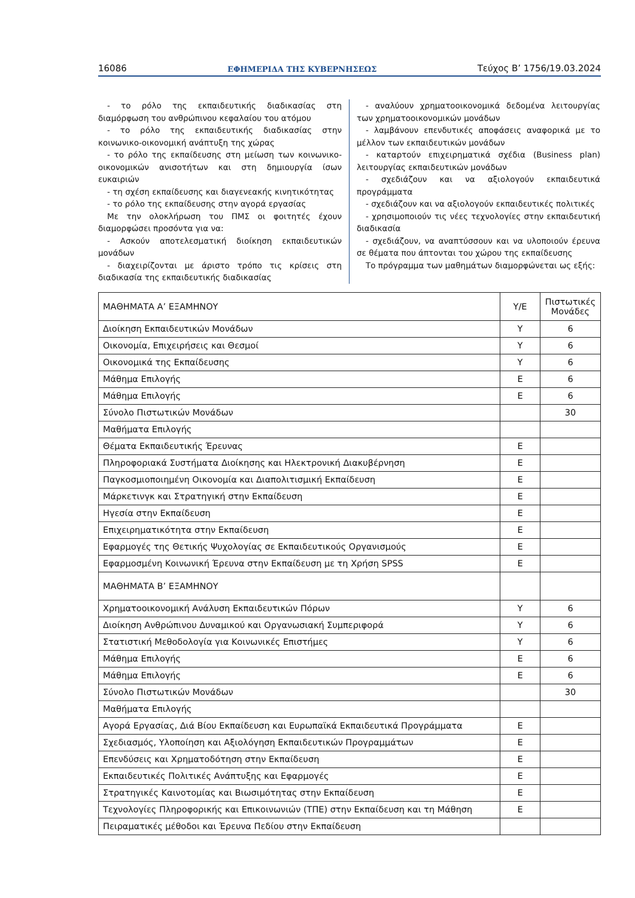16086 ΕΦΗΜΕΡΙΔΑ ΤΗΣ ΚΥΒΕΡΝΗΣΕΩΣ Τεύχος Β’ 1756/19.03.2024
- το ρόλο της εκπαιδευτικής διαδικασίας στη διαμόρφωση του ανθρώπινου κεφαλαίου του ατόμου
- το ρόλο της εκπαιδευτικής διαδικασίας στην κοινωνικο-οικονομική ανάπτυξη της χώρας
- το ρόλο της εκπαίδευσης στη μείωση των κοινωνικο-οικονομικών ανισοτήτων και στη δημιουργία ίσων ευκαιριών
- τη σχέση εκπαίδευσης και διαγενεακής κινητικότητας
- το ρόλο της εκπαίδευσης στην αγορά εργασίας
Με την ολοκλήρωση του ΠΜΣ οι φοιτητές έχουν διαμορφώσει προσόντα για να:
- Ασκούν αποτελεσματική διοίκηση εκπαιδευτικών μονάδων
- διαχειρίζονται με άριστο τρόπο τις κρίσεις στη διαδικασία της εκπαιδευτικής διαδικασίας
- αναλύουν χρηματοοικονομικά δεδομένα λειτουργίας των χρηματοοικονομικών μονάδων
- λαμβάνουν επενδυτικές αποφάσεις αναφορικά με το μέλλον των εκπαιδευτικών μονάδων
- καταρτούν επιχειρηματικά σχέδια (Business plan) λειτουργίας εκπαιδευτικών μονάδων
- σχεδιάζουν και να αξιολογούν εκπαιδευτικά προγράμματα
- σχεδιάζουν και να αξιολογούν εκπαιδευτικές πολιτικές
- χρησιμοποιούν τις νέες τεχνολογίες στην εκπαιδευτική διαδικασία
- σχεδιάζουν, να αναπτύσσουν και να υλοποιούν έρευνα σε θέματα που άπτονται του χώρου της εκπαίδευσης
Το πρόγραμμα των μαθημάτων διαμορφώνεται ως εξής:
| ΜΑΘΗΜΑΤΑ Α’ ΕΞΑΜΗΝΟΥ | Υ/Ε | Πιστωτικές Μονάδες |
| Διοίκηση Εκπαιδευτικών Μονάδων | Υ | 6 |
| Οικονομία, Επιχειρήσεις και Θεσμοί | Υ | 6 |
| Οικονομικά της Εκπαίδευσης | Υ | 6 |
| Μάθημα Επιλογής | Ε | 6 |
| Μάθημα Επιλογής | Ε | 6 |
| Σύνολο Πιστωτικών Μονάδων | | 30 |
| Μαθήματα Επιλογής | | |
| Θέματα Εκπαιδευτικής Έρευνας | Ε | |
| Πληροφοριακά Συστήματα Διοίκησης και Ηλεκτρονική Διακυβέρνηση | Ε | |
| Παγκοσμιοποιημένη Οικονομία και Διαπολιτισμική Εκπαίδευση | Ε | |
| Μάρκετινγκ και Στρατηγική στην Εκπαίδευση | Ε | |
| Ηγεσία στην Εκπαίδευση | Ε | |
| Επιχειρηματικότητα στην Εκπαίδευση | Ε | |
| Εφαρμογές της Θετικής Ψυχολογίας σε Εκπαιδευτικούς Οργανισμούς | Ε | |
| Εφαρμοσμένη Κοινωνική Έρευνα στην Εκπαίδευση με τη Χρήση SPSS | Ε | |
| ΜΑΘΗΜΑΤΑ Β’ ΕΞΑΜΗΝΟΥ | | |
| Χρηματοοικονομική Ανάλυση Εκπαιδευτικών Πόρων | Υ | 6 |
| Διοίκηση Ανθρώπινου Δυναμικού και Οργανωσιακή Συμπεριφορά | Υ | 6 |
| Στατιστική Μεθοδολογία για Κοινωνικές Επιστήμες | Υ | 6 |
| Μάθημα Επιλογής | Ε | 6 |
| Μάθημα Επιλογής | Ε | 6 |
| Σύνολο Πιστωτικών Μονάδων | | 30 |
| Μαθήματα Επιλογής | | |
| Αγορά Εργασίας, Διά Βίου Εκπαίδευση και Ευρωπαϊκά Εκπαιδευτικά Προγράμματα | Ε | |
| Σχεδιασμός, Υλοποίηση και Αξιολόγηση Εκπαιδευτικών Προγραμμάτων | Ε | |
| Επενδύσεις και Χρηματοδότηση στην Εκπαίδευση | Ε | |
| Εκπαιδευτικές Πολιτικές Ανάπτυξης και Εφαρμογές | Ε | |
| Στρατηγικές Καινοτομίας και Βιωσιμότητας στην Εκπαίδευση | Ε | |
| Τεχνολογίες Πληροφορικής και Επικοινωνιών (ΤΠΕ) στην Εκπαίδευση και τη Μάθηση | Ε | |
| Πειραματικές μέθοδοι και Έρευνα Πεδίου στην Εκπαίδευση | | |